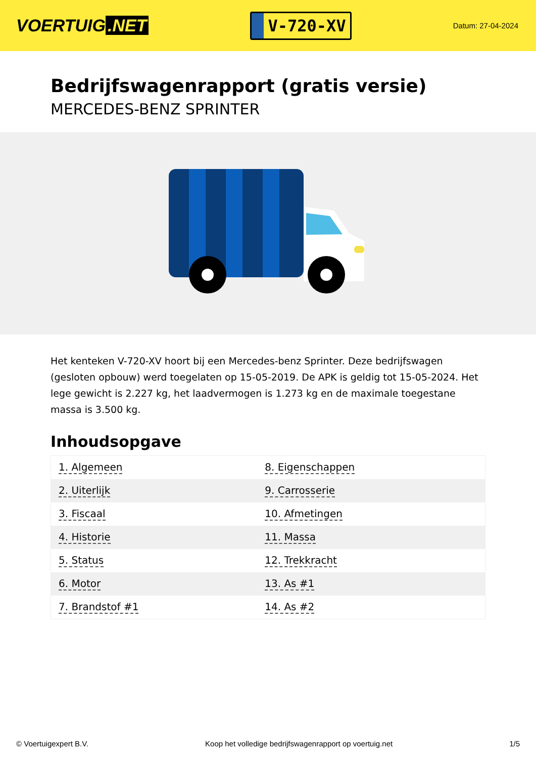VOERTUIG.NET
V-720-XV
Datum: 27-04-2024
Bedrijfswagenrapport (gratis versie)
MERCEDES-BENZ SPRINTER
Het kenteken V-720-XV hoort bij een Mercedes-benz Sprinter. Deze bedrijfswagen (gesloten opbouw) werd toegelaten op 15-05-2019. De APK is geldig tot 15-05-2024. Het lege gewicht is 2.227 kg, het laadvermogen is 1.273 kg en de maximale toegestane massa is 3.500 kg.
Inhoudsopgave
| 1. Algemeen | 8. Eigenschappen |
| 2. Uiterlijk | 9. Carrosserie |
| 3. Fiscaal | 10. Afmetingen |
| 4. Historie | 11. Massa |
| 5. Status | 12. Trekkracht |
| 6. Motor | 13. As #1 |
| 7. Brandstof #1 | 14. As #2 |
© Voertuigexpert B.V. Koop het volledige bedrijfswagenrapport op voertuig.net 1/5